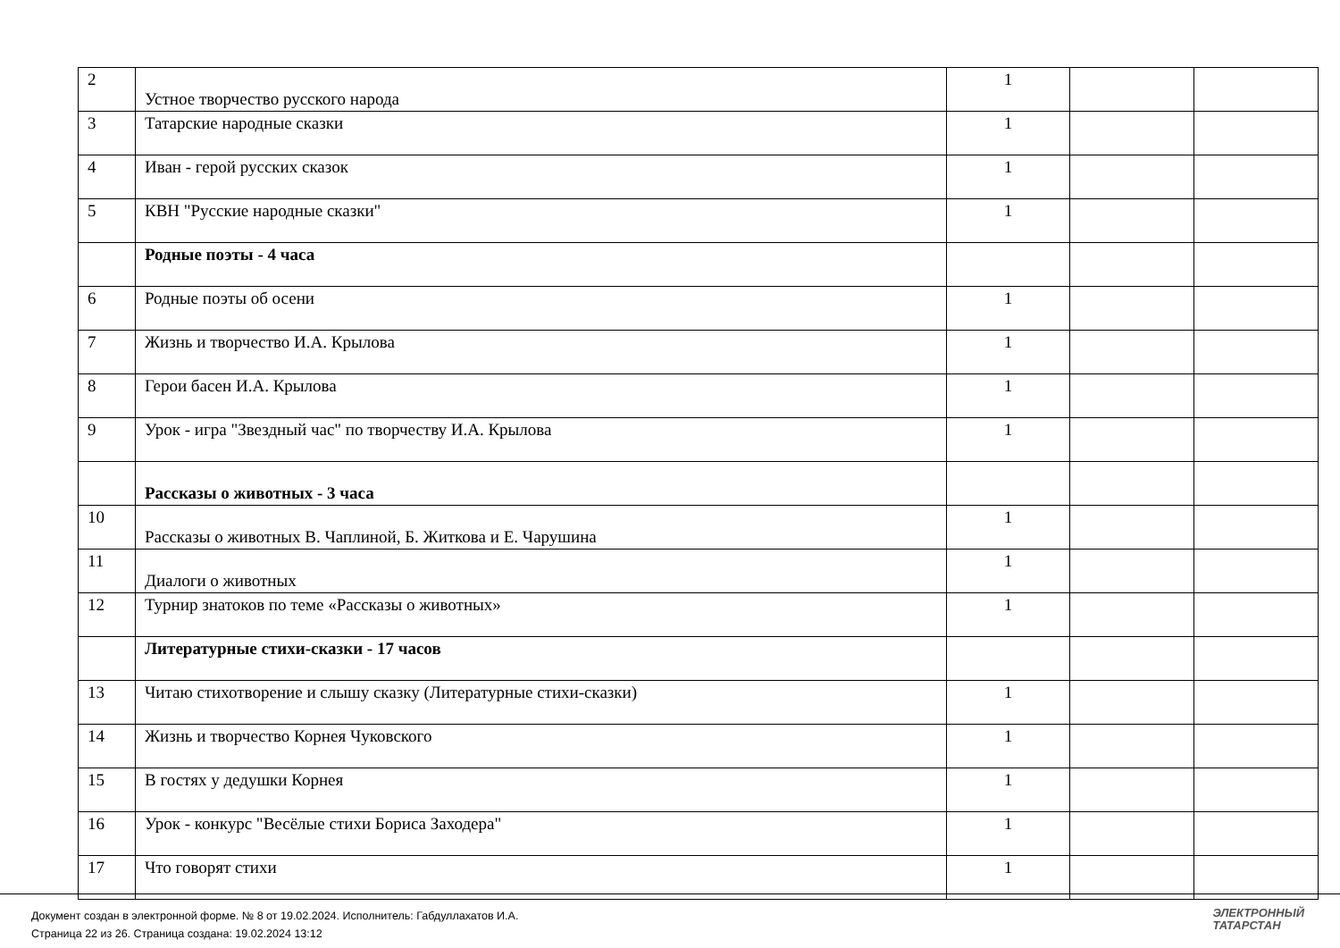| 2 | Устное творчество русского народа | 1 | | |
| 3 | Татарские народные сказки | 1 | | |
| 4 | Иван - герой русских сказок | 1 | | |
| 5 | КВН "Русские народные сказки" | 1 | | |
| | Родные поэты - 4 часа | | | |
| 6 | Родные поэты об осени | 1 | | |
| 7 | Жизнь и творчество И.А. Крылова | 1 | | |
| 8 | Герои басен И.А. Крылова | 1 | | |
| 9 | Урок - игра "Звездный час" по творчеству И.А. Крылова | 1 | | |
| | Рассказы о животных - 3 часа | | | |
| 10 | Рассказы о животных В. Чаплиной, Б. Житкова и Е. Чарушина | 1 | | |
| 11 | Диалоги о животных | 1 | | |
| 12 | Турнир знатоков по теме «Рассказы о животных» | 1 | | |
| | Литературные стихи-сказки - 17 часов | | | |
| 13 | Читаю стихотворение и слышу сказку (Литературные стихи-сказки) | 1 | | |
| 14 | Жизнь и творчество Корнея Чуковского | 1 | | |
| 15 | В гостях у дедушки Корнея | 1 | | |
| 16 | Урок - конкурс "Весёлые стихи Бориса Заходера" | 1 | | |
| 17 | Что говорят стихи | 1 | | |
Документ создан в электронной форме. № 8 от 19.02.2024. Исполнитель: Габдуллахатов И.А.
Страница 22 из 26. Страница создана: 19.02.2024 13:12
ЭЛЕКТРОННЫЙ
ТАТАРСТАН